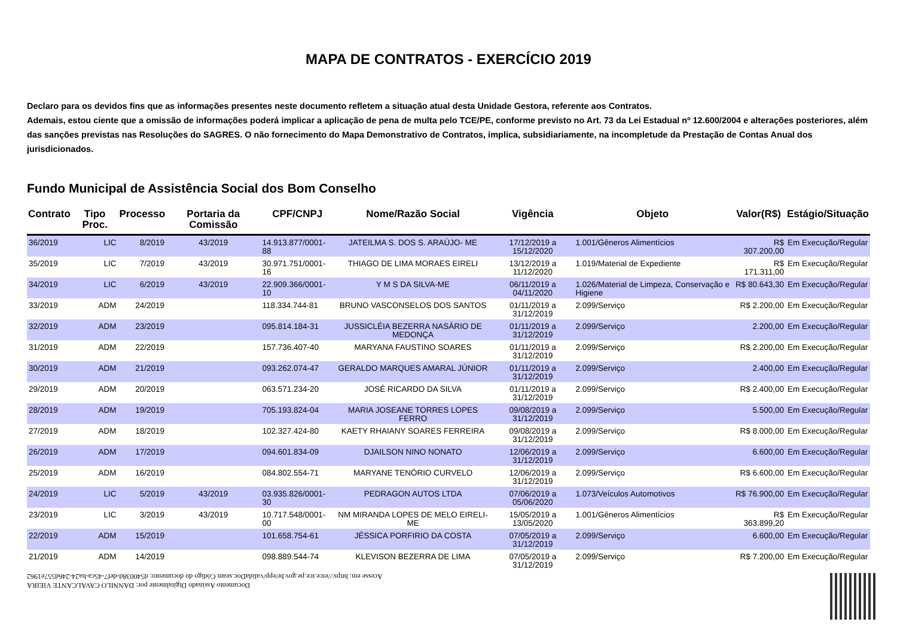MAPA DE CONTRATOS - EXERCÍCIO 2019
Declaro para os devidos fins que as informações presentes neste documento refletem a situação atual desta Unidade Gestora, referente aos Contratos.
Ademais, estou ciente que a omissão de informações poderá implicar a aplicação de pena de multa pelo TCE/PE, conforme previsto no Art. 73 da Lei Estadual nº 12.600/2004 e alterações posteriores, além das sanções previstas nas Resoluções do SAGRES. O não fornecimento do Mapa Demonstrativo de Contratos, implica, subsidiariamente, na incompletude da Prestação de Contas Anual dos jurisdicionados.
Fundo Municipal de Assistência Social dos Bom Conselho
| Contrato | Tipo Proc. | Processo | Portaria da Comissão | CPF/CNPJ | Nome/Razão Social | Vigência | Objeto | Valor(R$) | Estágio/Situação |
| --- | --- | --- | --- | --- | --- | --- | --- | --- | --- |
| 36/2019 | LIC | 8/2019 | 43/2019 | 14.913.877/0001-88 | JATEILMA S. DOS S. ARAÚJO- ME | 17/12/2019 a 15/12/2020 | 1.001/Gêneros Alimentícios | R$ 307.200,00 | Em Execução/Regular |
| 35/2019 | LIC | 7/2019 | 43/2019 | 30.971.751/0001-16 | THIAGO DE LIMA MORAES EIRELI | 13/12/2019 a 11/12/2020 | 1.019/Material de Expediente | R$ 171.311,00 | Em Execução/Regular |
| 34/2019 | LIC | 6/2019 | 43/2019 | 22.909.366/0001-10 | Y M S DA SILVA-ME | 06/11/2019 a 04/11/2020 | 1.026/Material de Limpeza, Conservação e Higiene | R$ 80.643,30 | Em Execução/Regular |
| 33/2019 | ADM | 24/2019 | | 118.334.744-81 | BRUNO VASCONSELOS DOS SANTOS | 01/11/2019 a 31/12/2019 | 2.099/Serviço | R$ 2.200,00 | Em Execução/Regular |
| 32/2019 | ADM | 23/2019 | | 095.814.184-31 | JUSSICLÉIA BEZERRA NASÁRIO DE MEDONÇA | 01/11/2019 a 31/12/2019 | 2.099/Serviço | 2.200,00 | Em Execução/Regular |
| 31/2019 | ADM | 22/2019 | | 157.736.407-40 | MARYANA FAUSTINO SOARES | 01/11/2019 a 31/12/2019 | 2.099/Serviço | R$ 2.200,00 | Em Execução/Regular |
| 30/2019 | ADM | 21/2019 | | 093.262.074-47 | GERALDO MARQUES AMARAL JÚNIOR | 01/11/2019 a 31/12/2019 | 2.099/Serviço | 2.400,00 | Em Execução/Regular |
| 29/2019 | ADM | 20/2019 | | 063.571.234-20 | JOSÉ RICARDO DA SILVA | 01/11/2019 a 31/12/2019 | 2.099/Serviço | R$ 2.400,00 | Em Execução/Regular |
| 28/2019 | ADM | 19/2019 | | 705.193.824-04 | MARIA JOSEANE TORRES LOPES FERRO | 09/08/2019 a 31/12/2019 | 2.099/Serviço | 5.500,00 | Em Execução/Regular |
| 27/2019 | ADM | 18/2019 | | 102.327.424-80 | KAETY RHAIANY SOARES FERREIRA | 09/08/2019 a 31/12/2019 | 2.099/Serviço | R$ 8.000,00 | Em Execução/Regular |
| 26/2019 | ADM | 17/2019 | | 094.601.834-09 | DJAILSON NINO NONATO | 12/06/2019 a 31/12/2019 | 2.099/Serviço | 6.600,00 | Em Execução/Regular |
| 25/2019 | ADM | 16/2019 | | 084.802.554-71 | MARYANE TENÓRIO CURVELO | 12/06/2019 a 31/12/2019 | 2.099/Serviço | R$ 6.600,00 | Em Execução/Regular |
| 24/2019 | LIC | 5/2019 | 43/2019 | 03.935.826/0001-30 | PEDRAGON AUTOS LTDA | 07/06/2019 a 05/06/2020 | 1.073/Veículos Automotivos | R$ 76.900,00 | Em Execução/Regular |
| 23/2019 | LIC | 3/2019 | 43/2019 | 10.717.548/0001-00 | NM MIRANDA LOPES DE MELO EIRELI-ME | 15/05/2019 a 13/05/2020 | 1.001/Gêneros Alimentícios | R$ 363.899,20 | Em Execução/Regular |
| 22/2019 | ADM | 15/2019 | | 101.658.754-61 | JÉSSICA PORFIRIO DA COSTA | 07/05/2019 a 31/12/2019 | 2.099/Serviço | 6.600,00 | Em Execução/Regular |
| 21/2019 | ADM | 14/2019 | | 098.889.544-74 | KLEVISON BEZERRA DE LIMA | 07/05/2019 a 31/12/2019 | 2.099/Serviço | R$ 7.200,00 | Em Execução/Regular |
Documento Assinado Digitalmente por: DANNILO CAVALCANTE VIEIRA
Acesse em: https://etce.tce.pe.gov.br/epp/validaDoc.seam Código do documento: d540038d-def7-45ca-ba24-246d557e1962